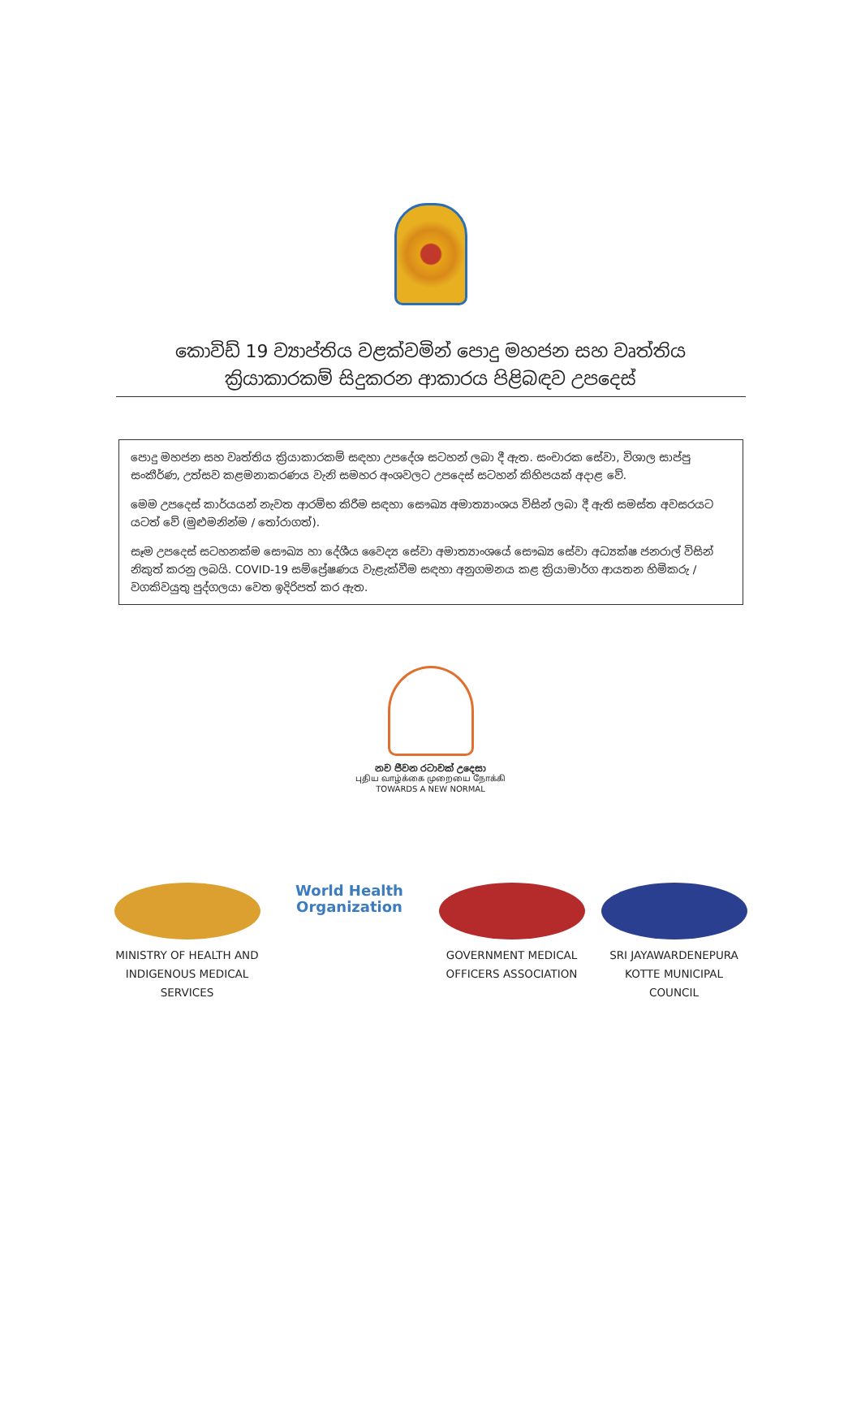කොවිඩ් 19 ව්‍යාප්තිය වළක්වමින් පොදු මහජන සහ වෘත්තිය
ක්‍රියාකාරකම් සිදුකරන ආකාරය පිළිබඳව උපදෙස්
පොදු මහජන සහ වෘත්තිය ක්‍රියාකාරකම් සඳහා උපදේශ සටහන් ලබා දී ඇත. සංචාරක සේවා, විශාල සාප්පු සංකීර්ණ, උත්සව කළමනාකරණය වැනි සමහර අංශවලට උපදෙස් සටහන් කිහිපයක් අදාළ වේ.
මෙම උපදෙස් කාර්යයන් නැවත ආරම්භ කිරීම සඳහා සෞඛ්‍ය අමාත්‍යාංශය විසින් ලබා දී ඇති සමස්ත අවසරයට යටත් වේ (මුළුමනින්ම / තෝරාගත්).
සෑම උපදෙස් සටහනක්ම සෞඛ්‍ය හා දේශීය වෛද්‍ය සේවා අමාත්‍යාංශයේ සෞඛ්‍ය සේවා අධ්‍යක්ෂ ජනරාල් විසින් නිකුත් කරනු ලබයි. COVID-19 සම්ප්‍රේෂණය වැළැක්වීම සඳහා අනුගමනය කළ ක්‍රියාමාර්ග ආයතන හිමිකරු / වගකිවයුතු පුද්ගලයා වෙත ඉදිරිපත් කර ඇත.
නව ජීවන රටාවක් උදෙසා
புதிய வாழ்க்கை முறையை நோக்கி
TOWARDS A NEW NORMAL
MINISTRY OF HEALTH AND INDIGENOUS MEDICAL SERVICES
World Health
Organization
GOVERNMENT MEDICAL OFFICERS ASSOCIATION
SRI JAYAWARDENEPURA KOTTE MUNICIPAL COUNCIL